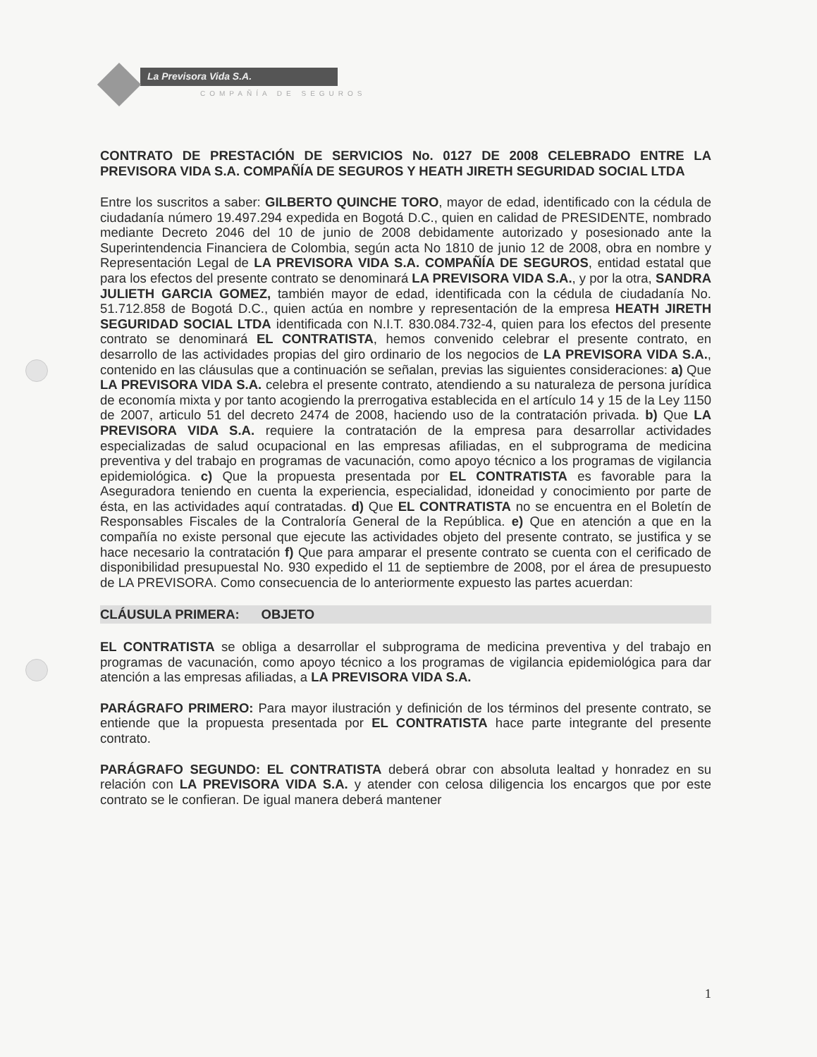La Previsora Vida S.A.
COMPAÑÍA DE SEGUROS
CONTRATO DE PRESTACIÓN DE SERVICIOS No. 0127 DE 2008 CELEBRADO ENTRE LA PREVISORA VIDA S.A. COMPAÑÍA DE SEGUROS Y HEATH JIRETH SEGURIDAD SOCIAL LTDA
Entre los suscritos a saber: GILBERTO QUINCHE TORO, mayor de edad, identificado con la cédula de ciudadanía número 19.497.294 expedida en Bogotá D.C., quien en calidad de PRESIDENTE, nombrado mediante Decreto 2046 del 10 de junio de 2008 debidamente autorizado y posesionado ante la Superintendencia Financiera de Colombia, según acta No 1810 de junio 12 de 2008, obra en nombre y Representación Legal de LA PREVISORA VIDA S.A. COMPAÑÍA DE SEGUROS, entidad estatal que para los efectos del presente contrato se denominará LA PREVISORA VIDA S.A., y por la otra, SANDRA JULIETH GARCIA GOMEZ, también mayor de edad, identificada con la cédula de ciudadanía No. 51.712.858 de Bogotá D.C., quien actúa en nombre y representación de la empresa HEATH JIRETH SEGURIDAD SOCIAL LTDA identificada con N.I.T. 830.084.732-4, quien para los efectos del presente contrato se denominará EL CONTRATISTA, hemos convenido celebrar el presente contrato, en desarrollo de las actividades propias del giro ordinario de los negocios de LA PREVISORA VIDA S.A., contenido en las cláusulas que a continuación se señalan, previas las siguientes consideraciones: a) Que LA PREVISORA VIDA S.A. celebra el presente contrato, atendiendo a su naturaleza de persona jurídica de economía mixta y por tanto acogiendo la prerrogativa establecida en el artículo 14 y 15 de la Ley 1150 de 2007, articulo 51 del decreto 2474 de 2008, haciendo uso de la contratación privada. b) Que LA PREVISORA VIDA S.A. requiere la contratación de la empresa para desarrollar actividades especializadas de salud ocupacional en las empresas afiliadas, en el subprograma de medicina preventiva y del trabajo en programas de vacunación, como apoyo técnico a los programas de vigilancia epidemiológica. c) Que la propuesta presentada por EL CONTRATISTA es favorable para la Aseguradora teniendo en cuenta la experiencia, especialidad, idoneidad y conocimiento por parte de ésta, en las actividades aquí contratadas. d) Que EL CONTRATISTA no se encuentra en el Boletín de Responsables Fiscales de la Contraloría General de la República. e) Que en atención a que en la compañía no existe personal que ejecute las actividades objeto del presente contrato, se justifica y se hace necesario la contratación f) Que para amparar el presente contrato se cuenta con el cerificado de disponibilidad presupuestal No. 930 expedido el 11 de septiembre de 2008, por el área de presupuesto de LA PREVISORA. Como consecuencia de lo anteriormente expuesto las partes acuerdan:
CLÁUSULA PRIMERA: OBJETO
EL CONTRATISTA se obliga a desarrollar el subprograma de medicina preventiva y del trabajo en programas de vacunación, como apoyo técnico a los programas de vigilancia epidemiológica para dar atención a las empresas afiliadas, a LA PREVISORA VIDA S.A.
PARÁGRAFO PRIMERO: Para mayor ilustración y definición de los términos del presente contrato, se entiende que la propuesta presentada por EL CONTRATISTA hace parte integrante del presente contrato.
PARÁGRAFO SEGUNDO: EL CONTRATISTA deberá obrar con absoluta lealtad y honradez en su relación con LA PREVISORA VIDA S.A. y atender con celosa diligencia los encargos que por este contrato se le confieran. De igual manera deberá mantener
1